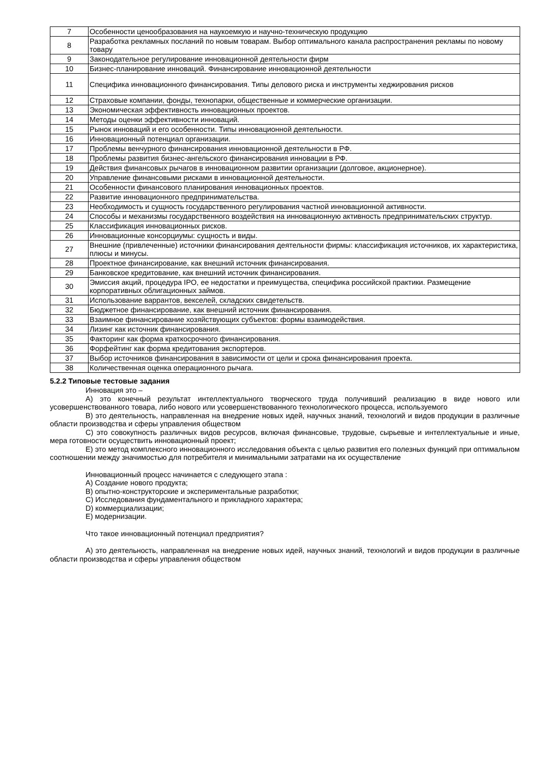| 7 | Особенности ценообразования на наукоемкую и научно-техническую продукцию |
| 8 | Разработка рекламных посланий по новым товарам. Выбор оптимального канала распространения рекламы по новому товару |
| 9 | Законодательное регулирование инновационной деятельности фирм |
| 10 | Бизнес-планирование инноваций. Финансирование инновационной деятельности |
| 11 | Специфика инновационного финансирования. Типы делового риска и инструменты хеджирования рисков |
| 12 | Страховые компании, фонды, технопарки, общественные и коммерческие организации. |
| 13 | Экономическая эффективность инновационных проектов. |
| 14 | Методы оценки эффективности инноваций. |
| 15 | Рынок инноваций и его особенности. Типы инновационной деятельности. |
| 16 | Инновационный потенциал организации. |
| 17 | Проблемы венчурного финансирования инновационной деятельности в РФ. |
| 18 | Проблемы развития бизнес-ангельского финансирования инновации в РФ. |
| 19 | Действия финансовых рычагов в инновационном развитии организации (долговое, акционерное). |
| 20 | Управление финансовыми рисками в инновационной деятельности. |
| 21 | Особенности финансового планирования инновационных проектов. |
| 22 | Развитие инновационного предпринимательства. |
| 23 | Необходимость и сущность государственного регулирования частной инновационной активности. |
| 24 | Способы и механизмы государственного воздействия на инновационную активность предпринимательских структур. |
| 25 | Классификация инновационных рисков. |
| 26 | Инновационные консорциумы: сущность и виды. |
| 27 | Внешние (привлеченные) источники финансирования деятельности фирмы: классификация источников, их характеристика, плюсы и минусы. |
| 28 | Проектное финансирование, как внешний источник финансирования. |
| 29 | Банковское кредитование, как внешний источник финансирования. |
| 30 | Эмиссия акций, процедура IPO, ее недостатки и преимущества, специфика российской практики. Размещение корпоративных облигационных займов. |
| 31 | Использование варрантов, векселей, складских свидетельств. |
| 32 | Бюджетное финансирование, как внешний источник финансирования. |
| 33 | Взаимное финансирование хозяйствующих субъектов: формы взаимодействия. |
| 34 | Лизинг как источник финансирования. |
| 35 | Факторинг как форма краткосрочного финансирования. |
| 36 | Форфейтинг как форма кредитования экспортеров. |
| 37 | Выбор источников финансирования в зависимости от цели и срока финансирования проекта. |
| 38 | Количественная оценка операционного рычага. |
5.2.2 Типовые тестовые задания
Инновация это –
А) это конечный результат интеллектуального творческого труда получивший реализацию в виде нового или усовершенствованного товара, либо нового или усовершенствованного технологического процесса, используемого
В) это деятельность, направленная на внедрение новых идей, научных знаний, технологий и видов продукции в различные области производства и сферы управления обществом
С) это совокупность различных видов ресурсов, включая финансовые, трудовые, сырьевые и интеллектуальные и иные, мера готовности осуществить инновационный проект;
Е) это метод комплексного инновационного исследования объекта с целью развития его полезных функций при оптимальном соотношении между значимостью для потребителя и минимальными затратами на их осуществление
Инновационный процесс начинается с следующего этапа :
А) Создание нового продукта;
В) опытно-конструкторские и экспериментальные разработки;
С) Исследования фундаментального и прикладного характера;
D) коммерциализации;
Е) модернизации.
Что такое инновационный потенциал предприятия?
А) это деятельность, направленная на внедрение новых идей, научных знаний, технологий и видов продукции в различные области производства и сферы управления обществом